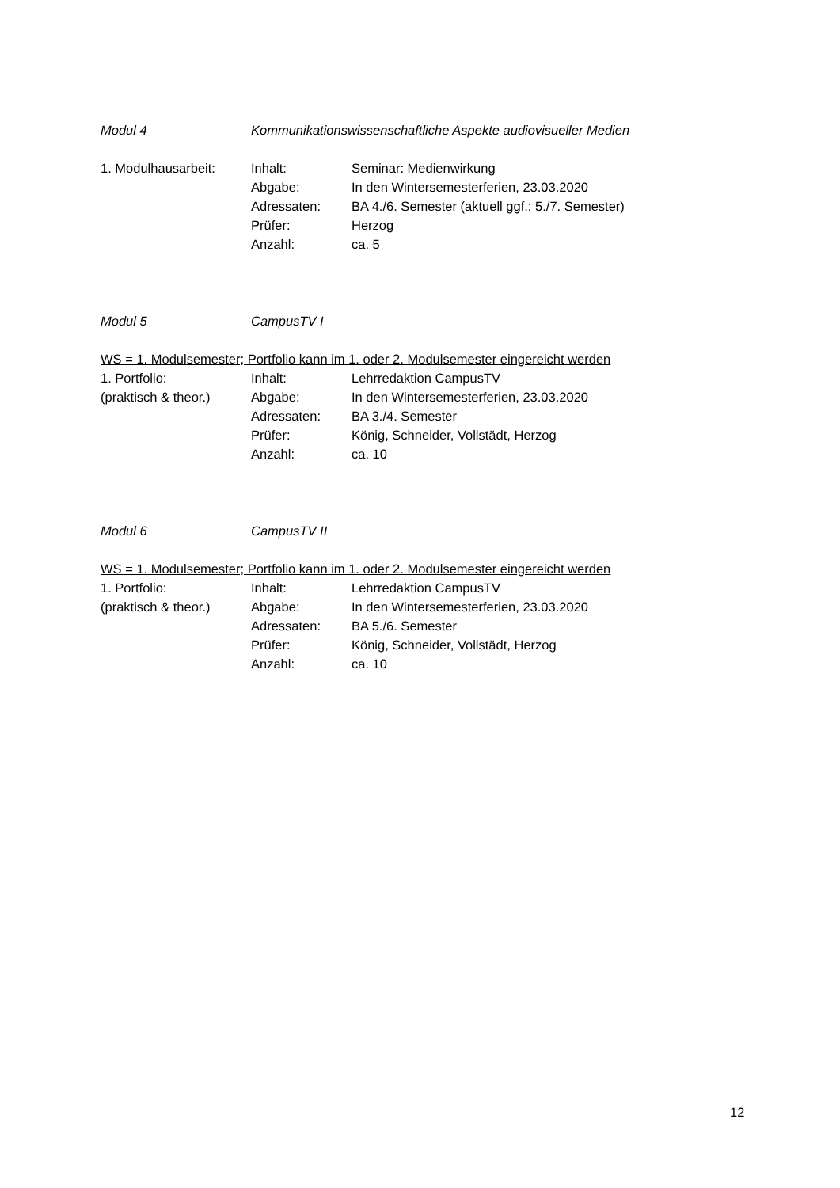Modul 4 Kommunikationswissenschaftliche Aspekte audiovisueller Medien
1. Modulhausarbeit: Inhalt: Seminar: Medienwirkung
Abgabe: In den Wintersemesterferien, 23.03.2020
Adressaten: BA 4./6. Semester (aktuell ggf.: 5./7. Semester)
Prüfer: Herzog
Anzahl: ca. 5
Modul 5 CampusTV I
WS = 1. Modulsemester; Portfolio kann im 1. oder 2. Modulsemester eingereicht werden
1. Portfolio: Inhalt: Lehrredaktion CampusTV
(praktisch & theor.) Abgabe: In den Wintersemesterferien, 23.03.2020
Adressaten: BA 3./4. Semester
Prüfer: König, Schneider, Vollstädt, Herzog
Anzahl: ca. 10
Modul 6 CampusTV II
WS = 1. Modulsemester; Portfolio kann im 1. oder 2. Modulsemester eingereicht werden
1. Portfolio: Inhalt: Lehrredaktion CampusTV
(praktisch & theor.) Abgabe: In den Wintersemesterferien, 23.03.2020
Adressaten: BA 5./6. Semester
Prüfer: König, Schneider, Vollstädt, Herzog
Anzahl: ca. 10
12